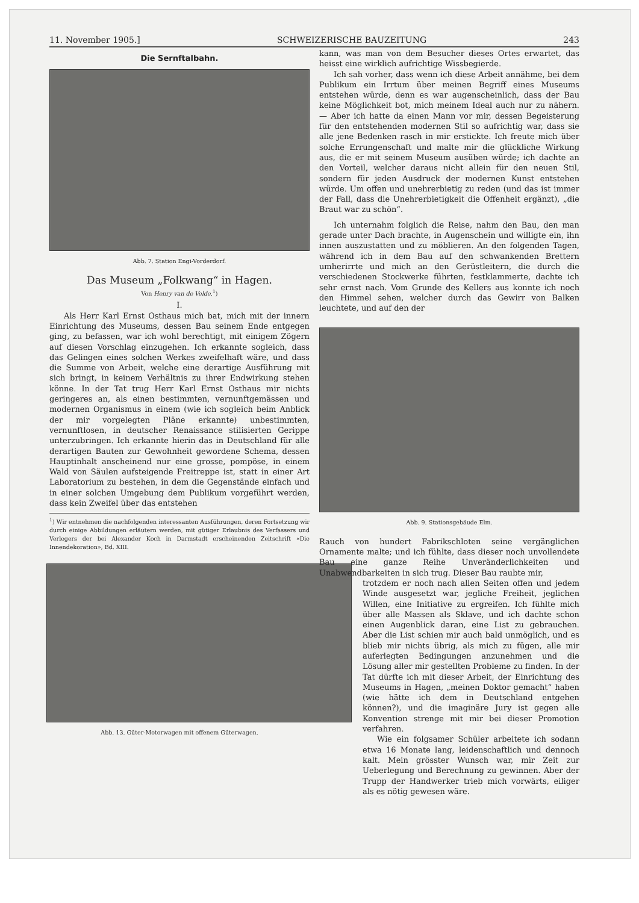11. November 1905.] SCHWEIZERISCHE BAUZEITUNG 243
Die Sernftalbahn.
Abb. 7. Station Engi-Vorderdorf.
Das Museum „Folkwang“ in Hagen.
Von Henry van de Velde.<sup>1</sup>)
I.
Als Herr Karl Ernst Osthaus mich bat, mich mit der innern Einrichtung des Museums, dessen Bau seinem Ende entgegen ging, zu befassen, war ich wohl berechtigt, mit einigem Zögern auf diesen Vorschlag einzugehen. Ich erkannte sogleich, dass das Gelingen eines solchen Werkes zweifelhaft wäre, und dass die Summe von Arbeit, welche eine derartige Ausführung mit sich bringt, in keinem Verhältnis zu ihrer Endwirkung stehen könne. In der Tat trug Herr Karl Ernst Osthaus mir nichts geringeres an, als einen bestimmten, vernunftgemässen und modernen Organismus in einem (wie ich sogleich beim Anblick der mir vorgelegten Pläne erkannte) unbestimmten, vernunftlosen, in deutscher Renaissance stilisierten Gerippe unterzubringen. Ich erkannte hierin das in Deutschland für alle derartigen Bauten zur Gewohnheit gewordene Schema, dessen Hauptinhalt anscheinend nur eine grosse, pompöse, in einem Wald von Säulen aufsteigende Freitreppe ist, statt in einer Art Laboratorium zu bestehen, in dem die Gegenstände einfach und in einer solchen Umgebung dem Publikum vorgeführt werden, dass kein Zweifel über das entstehen
<sup>1</sup>) Wir entnehmen die nachfolgenden interessanten Ausführungen, deren Fortsetzung wir durch einige Abbildungen erläutern werden, mit gütiger Erlaubnis des Verfassers und Verlegers der bei Alexander Koch in Darmstadt erscheinenden Zeitschrift «Die Innendekoration», Bd. XIII.
Abb. 13. Güter-Motorwagen mit offenem Güterwagen.
kann, was man von dem Besucher dieses Ortes erwartet, das heisst eine wirklich aufrichtige Wissbegierde.
Ich sah vorher, dass wenn ich diese Arbeit annähme, bei dem Publikum ein Irrtum über meinen Begriff eines Museums entstehen würde, denn es war augenscheinlich, dass der Bau keine Möglichkeit bot, mich meinem Ideal auch nur zu nähern. — Aber ich hatte da einen Mann vor mir, dessen Begeisterung für den entstehenden modernen Stil so aufrichtig war, dass sie alle jene Bedenken rasch in mir erstickte. Ich freute mich über solche Errungenschaft und malte mir die glückliche Wirkung aus, die er mit seinem Museum ausüben würde; ich dachte an den Vorteil, welcher daraus nicht allein für den neuen Stil, sondern für jeden Ausdruck der modernen Kunst entstehen würde. Um offen und unehrerbietig zu reden (und das ist immer der Fall, dass die Unehrerbietigkeit die Offenheit ergänzt), „die Braut war zu schön“.
Ich unternahm folglich die Reise, nahm den Bau, den man gerade unter Dach brachte, in Augenschein und willigte ein, ihn innen auszustatten und zu möblieren. An den folgenden Tagen, während ich in dem Bau auf den schwankenden Brettern umherirrte und mich an den Gerüstleitern, die durch die verschiedenen Stockwerke führten, festklammerte, dachte ich sehr ernst nach. Vom Grunde des Kellers aus konnte ich noch den Himmel sehen, welcher durch das Gewirr von Balken leuchtete, und auf den der
Abb. 9. Stationsgebäude Elm.
Rauch von hundert Fabrikschloten seine vergänglichen Ornamente malte; und ich fühlte, dass dieser noch unvollendete Bau eine ganze Reihe Unveränderlichkeiten und Unabwendbarkeiten in sich trug. Dieser Bau raubte mir,
trotzdem er noch nach allen Seiten offen und jedem Winde ausgesetzt war, jegliche Freiheit, jeglichen Willen, eine Initiative zu ergreifen. Ich fühlte mich über alle Massen als Sklave, und ich dachte schon einen Augenblick daran, eine List zu gebrauchen. Aber die List schien mir auch bald unmöglich, und es blieb mir nichts übrig, als mich zu fügen, alle mir auferlegten Bedingungen anzunehmen und die Lösung aller mir gestellten Probleme zu finden. In der Tat dürfte ich mit dieser Arbeit, der Einrichtung des Museums in Hagen, „meinen Doktor gemacht“ haben (wie hätte ich dem in Deutschland entgehen können?), und die imaginäre Jury ist gegen alle Konvention strenge mit mir bei dieser Promotion verfahren.
Wie ein folgsamer Schüler arbeitete ich sodann etwa 16 Monate lang, leidenschaftlich und dennoch kalt. Mein grösster Wunsch war, mir Zeit zur Ueberlegung und Berechnung zu gewinnen. Aber der Trupp der Handwerker trieb mich vorwärts, eiliger als es nötig gewesen wäre.